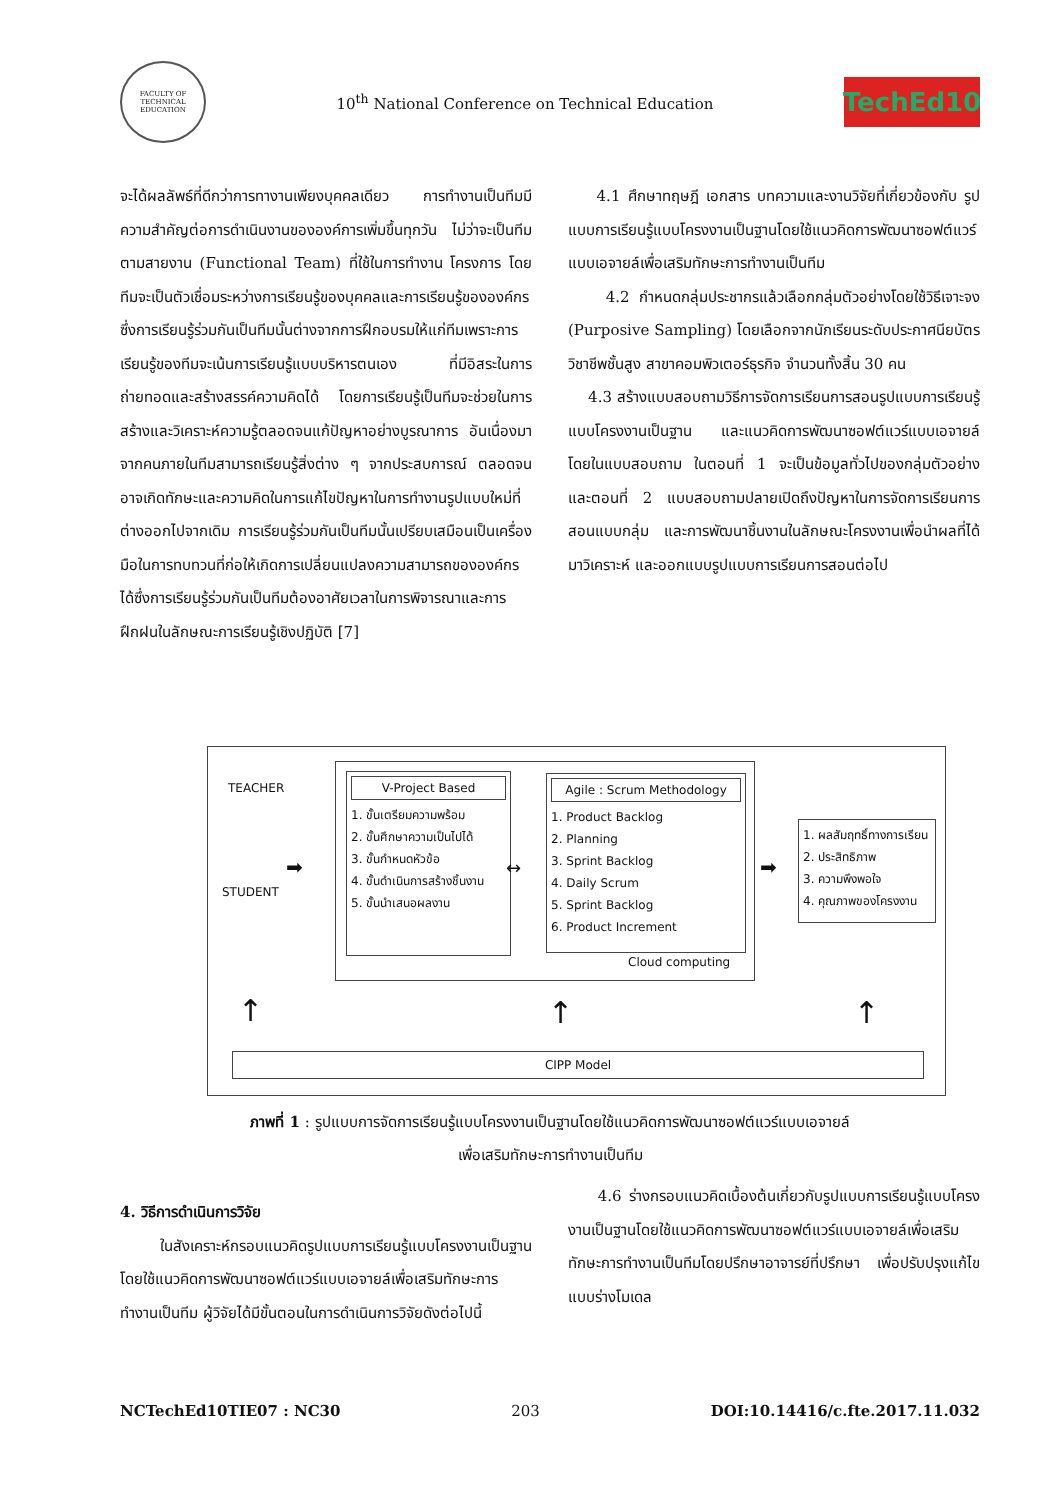FACULTY OF TECHNICAL EDUCATION
10<sup>th</sup> National Conference on Technical Education
TechEd10
จะได้ผลลัพธ์ที่ดีกว่าการทางานเพียงบุคคลเดียว การทำงานเป็นทีมมีความสำคัญต่อการดำเนินงานขององค์การเพิ่มขึ้นทุกวัน ไม่ว่าจะเป็นทีมตามสายงาน (Functional Team) ที่ใช้ในการทำงาน โครงการ โดยทีมจะเป็นตัวเชื่อมระหว่างการเรียนรู้ของบุคคลและการเรียนรู้ขององค์กรซึ่งการเรียนรู้ร่วมกันเป็นทีมนั้นต่างจากการฝึกอบรมให้แก่ทีมเพราะการเรียนรู้ของทีมจะเน้นการเรียนรู้แบบบริหารตนเอง ที่มีอิสระในการถ่ายทอดและสร้างสรรค์ความคิดได้ โดยการเรียนรู้เป็นทีมจะช่วยในการสร้างและวิเคราะห์ความรู้ตลอดจนแก้ปัญหาอย่างบูรณาการ อันเนื่องมาจากคนภายในทีมสามารถเรียนรู้สิ่งต่าง ๆ จากประสบการณ์ ตลอดจนอาจเกิดทักษะและความคิดในการแก้ไขปัญหาในการทำงานรูปแบบใหม่ที่ต่างออกไปจากเดิม การเรียนรู้ร่วมกันเป็นทีมนั้นเปรียบเสมือนเป็นเครื่องมือในการทบทวนที่ก่อให้เกิดการเปลี่ยนแปลงความสามารถขององค์กรได้ซึ่งการเรียนรู้ร่วมกันเป็นทีมต้องอาศัยเวลาในการพิจารณาและการฝึกฝนในลักษณะการเรียนรู้เชิงปฏิบัติ [7]
4.1 ศึกษาทฤษฎี เอกสาร บทความและงานวิจัยที่เกี่ยวข้องกับ รูปแบบการเรียนรู้แบบโครงงานเป็นฐานโดยใช้แนวคิดการพัฒนาซอฟต์แวร์แบบเอจายล์เพื่อเสริมทักษะการทำงานเป็นทีม
4.2 กำหนดกลุ่มประชากรแล้วเลือกกลุ่มตัวอย่างโดยใช้วิธีเจาะจง (Purposive Sampling) โดยเลือกจากนักเรียนระดับประกาศนียบัตรวิชาชีพชั้นสูง สาขาคอมพิวเตอร์ธุรกิจ จำนวนทั้งสิ้น 30 คน
4.3 สร้างแบบสอบถามวิธีการจัดการเรียนการสอนรูปแบบการเรียนรู้แบบโครงงานเป็นฐาน และแนวคิดการพัฒนาซอฟต์แวร์แบบเอจายล์ โดยในแบบสอบถาม ในตอนที่ 1 จะเป็นข้อมูลทั่วไปของกลุ่มตัวอย่าง และตอนที่ 2 แบบสอบถามปลายเปิดถึงปัญหาในการจัดการเรียนการสอนแบบกลุ่ม และการพัฒนาชิ้นงานในลักษณะโครงงานเพื่อนำผลที่ได้มาวิเคราะห์ และออกแบบรูปแบบการเรียนการสอนต่อไป
TEACHER
STUDENT
➡
V-Project Based
1. ขั้นเตรียมความพร้อม
2. ขั้นศึกษาความเป็นไปได้
3. ขั้นกำหนดหัวข้อ
4. ขั้นดำเนินการสร้างชิ้นงาน
5. ขั้นนำเสนอผลงาน
↔
Agile : Scrum Methodology
1. Product Backlog
2. Planning
3. Sprint Backlog
4. Daily Scrum
5. Sprint Backlog
6. Product Increment
Cloud computing
➡
1. ผลสัมฤทธิ์ทางการเรียน
2. ประสิทธิภาพ
3. ความพึงพอใจ
4. คุณภาพของโครงงาน
↑ ↑ ↑
CIPP Model
ภาพที่ 1 : รูปแบบการจัดการเรียนรู้แบบโครงงานเป็นฐานโดยใช้แนวคิดการพัฒนาซอฟต์แวร์แบบเอจายล์
เพื่อเสริมทักษะการทำงานเป็นทีม
4. วิธีการดำเนินการวิจัย
ในสังเคราะห์กรอบแนวคิดรูปแบบการเรียนรู้แบบโครงงานเป็นฐานโดยใช้แนวคิดการพัฒนาซอฟต์แวร์แบบเอจายล์เพื่อเสริมทักษะการทำงานเป็นทีม ผู้วิจัยได้มีขั้นตอนในการดำเนินการวิจัยดังต่อไปนี้
4.6 ร่างกรอบแนวคิดเบื้องต้นเกี่ยวกับรูปแบบการเรียนรู้แบบโครงงานเป็นฐานโดยใช้แนวคิดการพัฒนาซอฟต์แวร์แบบเอจายล์เพื่อเสริมทักษะการทำงานเป็นทีมโดยปรึกษาอาจารย์ที่ปรึกษา เพื่อปรับปรุงแก้ไขแบบร่างโมเดล
NCTechEd10TIE07 : NC30 203 DOI:10.14416/c.fte.2017.11.032